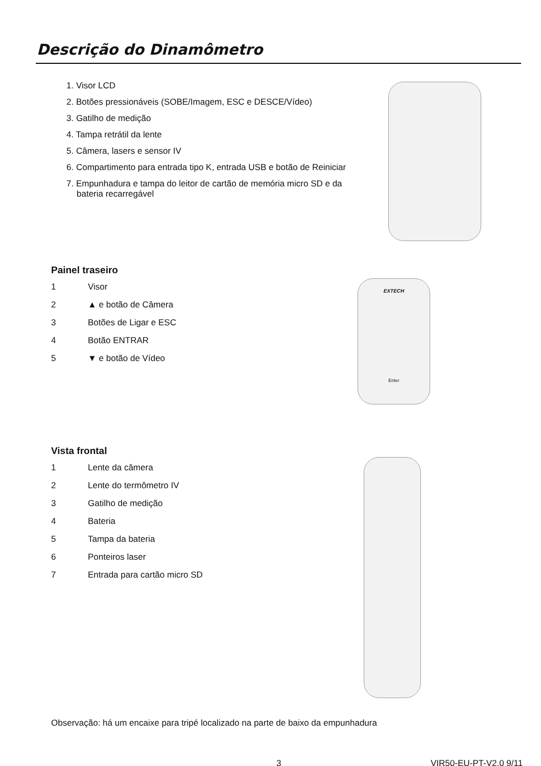Descrição do Dinamômetro
1. Visor LCD
2. Botões pressionáveis (SOBE/Imagem, ESC e DESCE/Vídeo)
3. Gatilho de medição
4. Tampa retrátil da lente
5. Câmera, lasers e sensor IV
6. Compartimento para entrada tipo K, entrada USB e botão de Reiniciar
7. Empunhadura e tampa do leitor de cartão de memória micro SD e da bateria recarregável
Painel traseiro
1 Visor
2 ▲ e botão de Câmera
3 Botões de Ligar e ESC
4 Botão ENTRAR
5 ▼ e botão de Vídeo
EXTECH
Enter
Vista frontal
1 Lente da câmera
2 Lente do termômetro IV
3 Gatilho de medição
4 Bateria
5 Tampa da bateria
6 Ponteiros laser
7 Entrada para cartão micro SD
Observação: há um encaixe para tripé localizado na parte de baixo da empunhadura
3 VIR50-EU-PT-V2.0 9/11